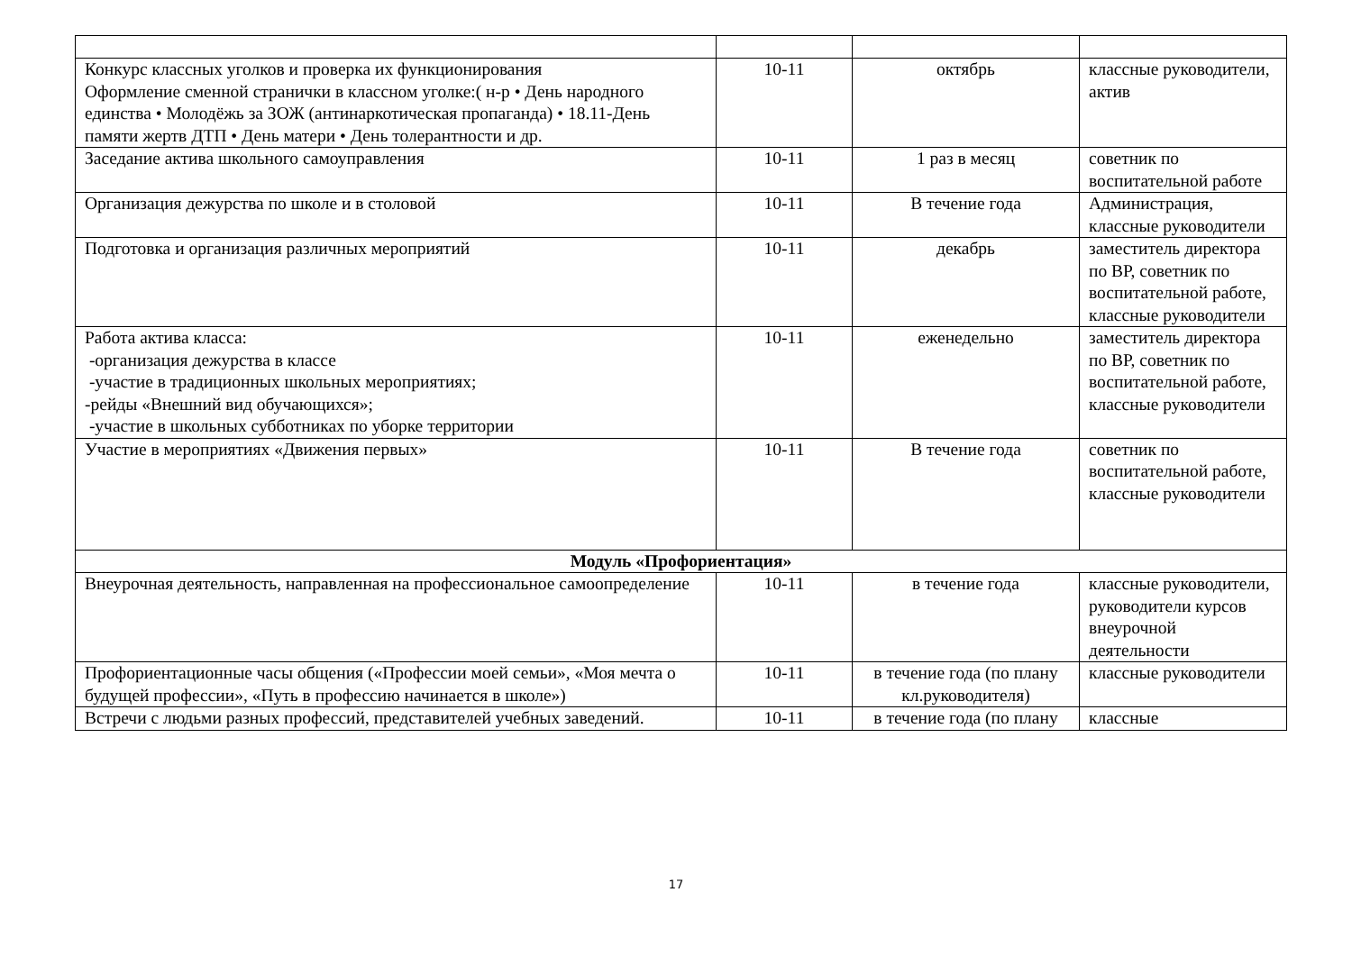| Конкурс классных уголков и проверка их функционирования Оформление сменной странички в классном уголке:( н-р • День народного единства • Молодёжь за ЗОЖ (антинаркотическая пропаганда) • 18.11-День памяти жертв ДТП • День матери • День толерантности и др. | 10-11 | октябрь | классные руководители, актив |
| Заседание актива школьного самоуправления | 10-11 | 1 раз в месяц | советник по воспитательной работе |
| Организация дежурства по школе и в столовой | 10-11 | В течение года | Администрация, классные руководители |
| Подготовка и организация различных мероприятий | 10-11 | декабрь | заместитель директора по ВР, советник по воспитательной работе, классные руководители |
| Работа актива класса: -организация дежурства в классе -участие в традиционных школьных мероприятиях; -рейды «Внешний вид обучающихся»; -участие в школьных субботниках по уборке территории | 10-11 | еженедельно | заместитель директора по ВР, советник по воспитательной работе, классные руководители |
| Участие в мероприятиях «Движения первых» | 10-11 | В течение года | советник по воспитательной работе, классные руководители |
| Модуль «Профориентация» | | | |
| Внеурочная деятельность, направленная на профессиональное самоопределение | 10-11 | в течение года | классные руководители, руководители курсов внеурочной деятельности |
| Профориентационные часы общения («Профессии моей семьи», «Моя мечта о будущей профессии», «Путь в профессию начинается в школе») | 10-11 | в течение года (по плану кл.руководителя) | классные руководители |
| Встречи с людьми разных профессий, представителей учебных заведений. | 10-11 | в течение года (по плану | классные |
17